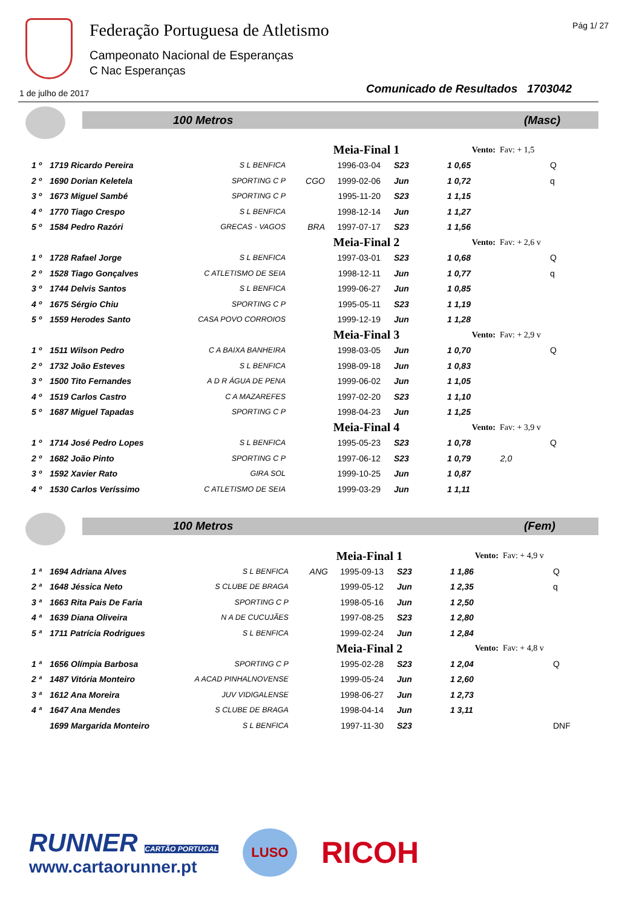Federação Portuguesa de Atletismo
Campeonato Nacional de Esperanças
C Nac Esperanças
Pág 1/ 27
1 de julho de 2017
Comunicado de Resultados 1703042
100 Metros (Masc)
| | | | Meia-Final 1 | | | Vento: | Fav: + 1,5 | |
| 1 º | 1719 Ricardo Pereira | S L BENFICA | | 1996-03-04 | S23 | 1 0,65 | | Q |
| 2 º | 1690 Dorian Keletela | SPORTING C P | CGO | 1999-02-06 | Jun | 1 0,72 | | q |
| 3 º | 1673 Miguel Sambé | SPORTING C P | | 1995-11-20 | S23 | 1 1,15 | | |
| 4 º | 1770 Tiago Crespo | S L BENFICA | | 1998-12-14 | Jun | 1 1,27 | | |
| 5 º | 1584 Pedro Razóri | GRECAS - VAGOS | BRA | 1997-07-17 | S23 | 1 1,56 | | |
| | | | Meia-Final 2 | | | Vento: | Fav: + 2,6 v | |
| 1 º | 1728 Rafael Jorge | S L BENFICA | | 1997-03-01 | S23 | 1 0,68 | | Q |
| 2 º | 1528 Tiago Gonçalves | C ATLETISMO DE SEIA | | 1998-12-11 | Jun | 1 0,77 | | q |
| 3 º | 1744 Delvis Santos | S L BENFICA | | 1999-06-27 | Jun | 1 0,85 | | |
| 4 º | 1675 Sérgio Chiu | SPORTING C P | | 1995-05-11 | S23 | 1 1,19 | | |
| 5 º | 1559 Herodes Santo | CASA POVO CORROIOS | | 1999-12-19 | Jun | 1 1,28 | | |
| | | | Meia-Final 3 | | | Vento: | Fav: + 2,9 v | |
| 1 º | 1511 Wilson Pedro | C A BAIXA BANHEIRA | | 1998-03-05 | Jun | 1 0,70 | | Q |
| 2 º | 1732 João Esteves | S L BENFICA | | 1998-09-18 | Jun | 1 0,83 | | |
| 3 º | 1500 Tito Fernandes | A D R ÁGUA DE PENA | | 1999-06-02 | Jun | 1 1,05 | | |
| 4 º | 1519 Carlos Castro | C A MAZAREFES | | 1997-02-20 | S23 | 1 1,10 | | |
| 5 º | 1687 Miguel Tapadas | SPORTING C P | | 1998-04-23 | Jun | 1 1,25 | | |
| | | | Meia-Final 4 | | | Vento: | Fav: + 3,9 v | |
| 1 º | 1714 José Pedro Lopes | S L BENFICA | | 1995-05-23 | S23 | 1 0,78 | | Q |
| 2 º | 1682 João Pinto | SPORTING C P | | 1997-06-12 | S23 | 1 0,79 | 2,0 | |
| 3 º | 1592 Xavier Rato | GIRA SOL | | 1999-10-25 | Jun | 1 0,87 | | |
| 4 º | 1530 Carlos Veríssimo | C ATLETISMO DE SEIA | | 1999-03-29 | Jun | 1 1,11 | | |
100 Metros (Fem)
| | | | Meia-Final 1 | | | Vento: | Fav: + 4,9 v | |
| 1 ª | 1694 Adriana Alves | S L BENFICA | ANG | 1995-09-13 | S23 | 1 1,86 | | Q |
| 2 ª | 1648 Jéssica Neto | S CLUBE DE BRAGA | | 1999-05-12 | Jun | 1 2,35 | | q |
| 3 ª | 1663 Rita Pais De Faria | SPORTING C P | | 1998-05-16 | Jun | 1 2,50 | | |
| 4 ª | 1639 Diana Oliveira | N A DE CUCUJÃES | | 1997-08-25 | S23 | 1 2,80 | | |
| 5 ª | 1711 Patrícia Rodrigues | S L BENFICA | | 1999-02-24 | Jun | 1 2,84 | | |
| | | | Meia-Final 2 | | | Vento: | Fav: + 4,8 v | |
| 1 ª | 1656 Olímpia Barbosa | SPORTING C P | | 1995-02-28 | S23 | 1 2,04 | | Q |
| 2 ª | 1487 Vitória Monteiro | A ACAD PINHALNOVENSE | | 1999-05-24 | Jun | 1 2,60 | | |
| 3 ª | 1612 Ana Moreira | JUV VIDIGALENSE | | 1998-06-27 | Jun | 1 2,73 | | |
| 4 ª | 1647 Ana Mendes | S CLUBE DE BRAGA | | 1998-04-14 | Jun | 1 3,11 | | |
| | 1699 Margarida Monteiro | S L BENFICA | | 1997-11-30 | S23 | | | DNF |
RUNNER CARTÃO PORTUGAL
www.cartaorunner.pt
LUSO
RICOH